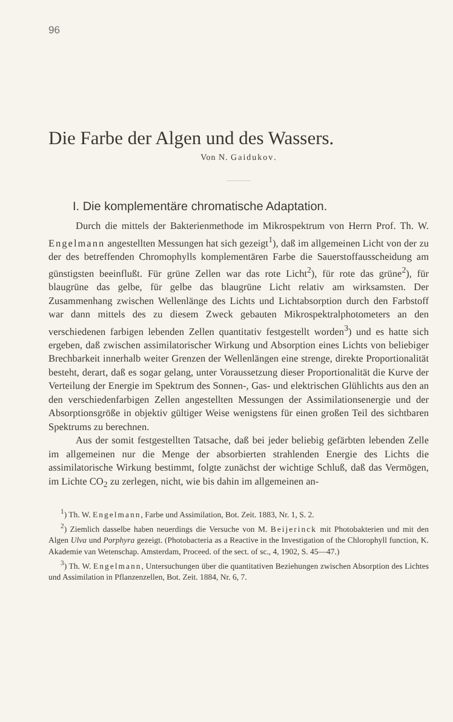96
Die Farbe der Algen und des Wassers.
Von N. Gaidukov.
I. Die komplementäre chromatische Adaptation.
Durch die mittels der Bakterienmethode im Mikrospektrum von Herrn Prof. Th. W. Engelmann angestellten Messungen hat sich gezeigt<sup>1</sup>), daß im allgemeinen Licht von der zu der des betreffenden Chromophylls komplementären Farbe die Sauerstoffausscheidung am günstigsten beeinflußt. Für grüne Zellen war das rote Licht<sup>2</sup>), für rote das grüne<sup>2</sup>), für blaugrüne das gelbe, für gelbe das blaugrüne Licht relativ am wirksamsten. Der Zusammenhang zwischen Wellenlänge des Lichts und Lichtabsorption durch den Farbstoff war dann mittels des zu diesem Zweck gebauten Mikrospektralphotometers an den verschiedenen farbigen lebenden Zellen quantitativ festgestellt worden<sup>3</sup>) und es hatte sich ergeben, daß zwischen assimilatorischer Wirkung und Absorption eines Lichts von beliebiger Brechbarkeit innerhalb weiter Grenzen der Wellenlängen eine strenge, direkte Proportionalität besteht, derart, daß es sogar gelang, unter Voraussetzung dieser Proportionalität die Kurve der Verteilung der Energie im Spektrum des Sonnen-, Gas- und elektrischen Glühlichts aus den an den verschiedenfarbigen Zellen angestellten Messungen der Assimilationsenergie und der Absorptionsgröße in objektiv gültiger Weise wenigstens für einen großen Teil des sichtbaren Spektrums zu berechnen.
Aus der somit festgestellten Tatsache, daß bei jeder beliebig gefärbten lebenden Zelle im allgemeinen nur die Menge der absorbierten strahlenden Energie des Lichts die assimilatorische Wirkung bestimmt, folgte zunächst der wichtige Schluß, daß das Vermögen, im Lichte CO<sub>2</sub> zu zerlegen, nicht, wie bis dahin im allgemeinen an-
<sup>1</sup>) Th. W. Engelmann, Farbe und Assimilation, Bot. Zeit. 1883, Nr. 1, S. 2.
<sup>2</sup>) Ziemlich dasselbe haben neuerdings die Versuche von M. Beijerinck mit Photobakterien und mit den Algen Ulva und Porphyra gezeigt. (Photobacteria as a Reactive in the Investigation of the Chlorophyll function, K. Akademie van Wetenschap. Amsterdam, Proceed. of the sect. of sc., 4, 1902, S. 45—47.)
<sup>3</sup>) Th. W. Engelmann, Untersuchungen über die quantitativen Beziehungen zwischen Absorption des Lichtes und Assimilation in Pflanzenzellen, Bot. Zeit. 1884, Nr. 6, 7.